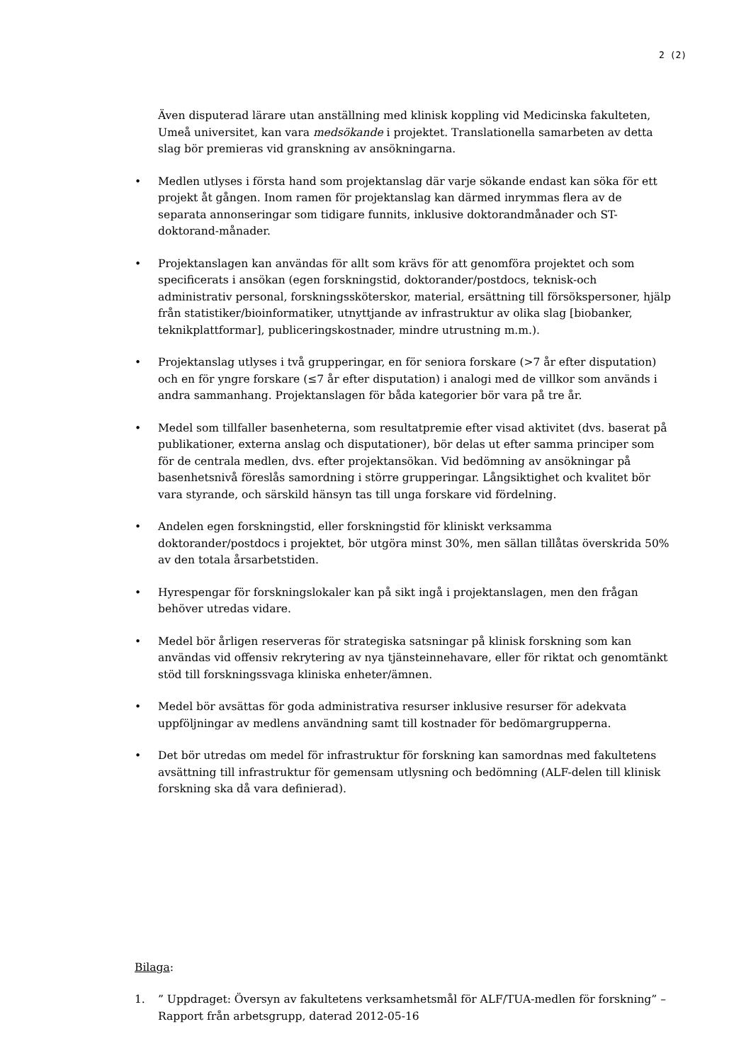2 (2)
Även disputerad lärare utan anställning med klinisk koppling vid Medicinska fakulteten, Umeå universitet, kan vara medsökande i projektet. Translationella samarbeten av detta slag bör premieras vid granskning av ansökningarna.
• Medlen utlyses i första hand som projektanslag där varje sökande endast kan söka för ett projekt åt gången. Inom ramen för projektanslag kan därmed inrymmas flera av de separata annonseringar som tidigare funnits, inklusive doktorandmånader och ST-doktorand-månader.
• Projektanslagen kan användas för allt som krävs för att genomföra projektet och som specificerats i ansökan (egen forskningstid, doktorander/postdocs, teknisk-och administrativ personal, forskningssköterskor, material, ersättning till försökspersoner, hjälp från statistiker/bioinformatiker, utnyttjande av infrastruktur av olika slag [biobanker, teknikplattformar], publiceringskostnader, mindre utrustning m.m.).
• Projektanslag utlyses i två grupperingar, en för seniora forskare (>7 år efter disputation) och en för yngre forskare (≤7 år efter disputation) i analogi med de villkor som används i andra sammanhang. Projektanslagen för båda kategorier bör vara på tre år.
• Medel som tillfaller basenheterna, som resultatpremie efter visad aktivitet (dvs. baserat på publikationer, externa anslag och disputationer), bör delas ut efter samma principer som för de centrala medlen, dvs. efter projektansökan. Vid bedömning av ansökningar på basenhetsnivå föreslås samordning i större grupperingar. Långsiktighet och kvalitet bör vara styrande, och särskild hänsyn tas till unga forskare vid fördelning.
• Andelen egen forskningstid, eller forskningstid för kliniskt verksamma doktorander/postdocs i projektet, bör utgöra minst 30%, men sällan tillåtas överskrida 50% av den totala årsarbetstiden.
• Hyrespengar för forskningslokaler kan på sikt ingå i projektanslagen, men den frågan behöver utredas vidare.
• Medel bör årligen reserveras för strategiska satsningar på klinisk forskning som kan användas vid offensiv rekrytering av nya tjänsteinnehavare, eller för riktat och genomtänkt stöd till forskningssvaga kliniska enheter/ämnen.
• Medel bör avsättas för goda administrativa resurser inklusive resurser för adekvata uppföljningar av medlens användning samt till kostnader för bedömargrupperna.
• Det bör utredas om medel för infrastruktur för forskning kan samordnas med fakultetens avsättning till infrastruktur för gemensam utlysning och bedömning (ALF-delen till klinisk forskning ska då vara definierad).
Bilaga:
1.” Uppdraget: Översyn av fakultetens verksamhetsmål för ALF/TUA-medlen för forskning” – Rapport från arbetsgrupp, daterad 2012-05-16